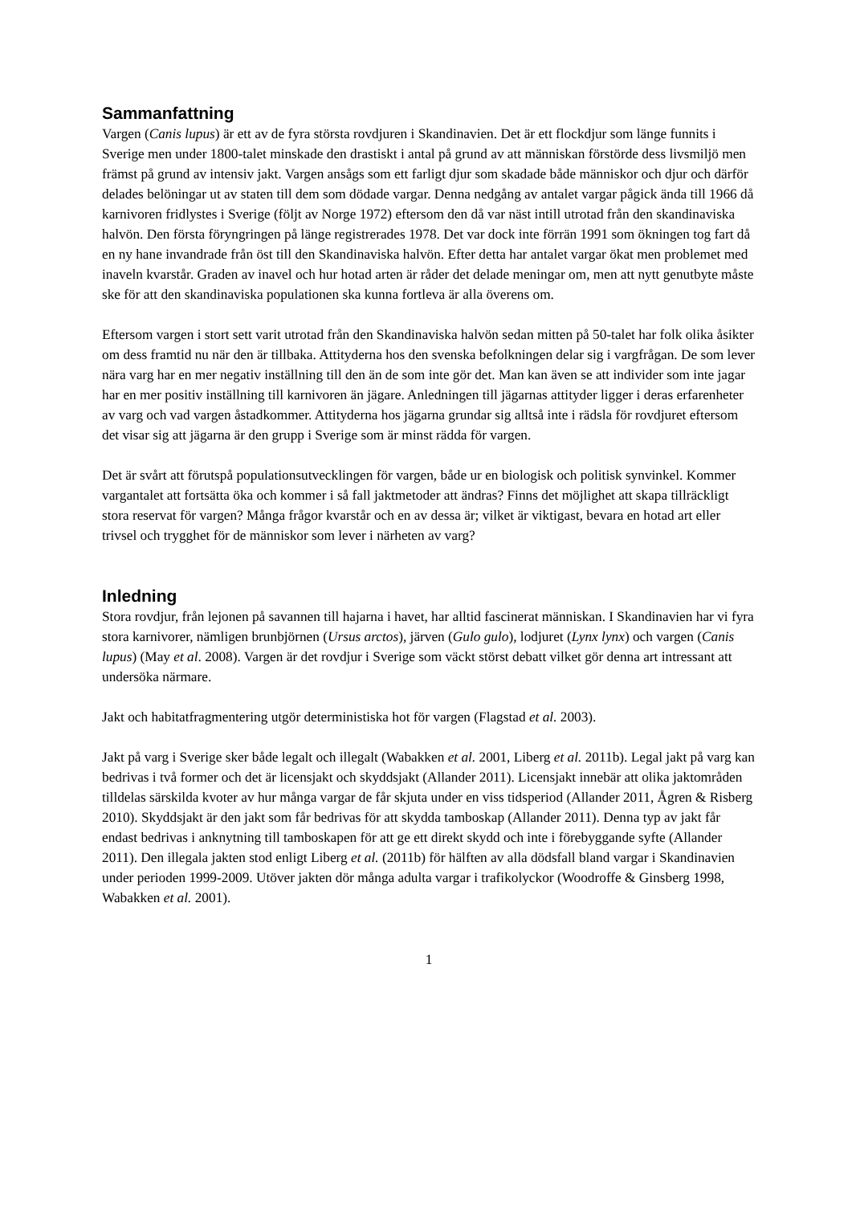Sammanfattning
Vargen (Canis lupus) är ett av de fyra största rovdjuren i Skandinavien. Det är ett flockdjur som länge funnits i Sverige men under 1800-talet minskade den drastiskt i antal på grund av att människan förstörde dess livsmiljö men främst på grund av intensiv jakt. Vargen ansågs som ett farligt djur som skadade både människor och djur och därför delades belöningar ut av staten till dem som dödade vargar. Denna nedgång av antalet vargar pågick ända till 1966 då karnivoren fridlystes i Sverige (följt av Norge 1972) eftersom den då var näst intill utrotad från den skandinaviska halvön. Den första föryngringen på länge registrerades 1978. Det var dock inte förrän 1991 som ökningen tog fart då en ny hane invandrade från öst till den Skandinaviska halvön. Efter detta har antalet vargar ökat men problemet med inaveln kvarstår. Graden av inavel och hur hotad arten är råder det delade meningar om, men att nytt genutbyte måste ske för att den skandinaviska populationen ska kunna fortleva är alla överens om.
Eftersom vargen i stort sett varit utrotad från den Skandinaviska halvön sedan mitten på 50-talet har folk olika åsikter om dess framtid nu när den är tillbaka. Attityderna hos den svenska befolkningen delar sig i vargfrågan. De som lever nära varg har en mer negativ inställning till den än de som inte gör det. Man kan även se att individer som inte jagar har en mer positiv inställning till karnivoren än jägare. Anledningen till jägarnas attityder ligger i deras erfarenheter av varg och vad vargen åstadkommer. Attityderna hos jägarna grundar sig alltså inte i rädsla för rovdjuret eftersom det visar sig att jägarna är den grupp i Sverige som är minst rädda för vargen.
Det är svårt att förutspå populationsutvecklingen för vargen, både ur en biologisk och politisk synvinkel. Kommer vargantalet att fortsätta öka och kommer i så fall jaktmetoder att ändras? Finns det möjlighet att skapa tillräckligt stora reservat för vargen? Många frågor kvarstår och en av dessa är; vilket är viktigast, bevara en hotad art eller trivsel och trygghet för de människor som lever i närheten av varg?
Inledning
Stora rovdjur, från lejonen på savannen till hajarna i havet, har alltid fascinerat människan. I Skandinavien har vi fyra stora karnivorer, nämligen brunbjörnen (Ursus arctos), järven (Gulo gulo), lodjuret (Lynx lynx) och vargen (Canis lupus) (May et al. 2008). Vargen är det rovdjur i Sverige som väckt störst debatt vilket gör denna art intressant att undersöka närmare.
Jakt och habitatfragmentering utgör deterministiska hot för vargen (Flagstad et al. 2003).
Jakt på varg i Sverige sker både legalt och illegalt (Wabakken et al. 2001, Liberg et al. 2011b). Legal jakt på varg kan bedrivas i två former och det är licensjakt och skyddsjakt (Allander 2011). Licensjakt innebär att olika jaktområden tilldelas särskilda kvoter av hur många vargar de får skjuta under en viss tidsperiod (Allander 2011, Ågren & Risberg 2010). Skyddsjakt är den jakt som får bedrivas för att skydda tamboskap (Allander 2011). Denna typ av jakt får endast bedrivas i anknytning till tamboskapen för att ge ett direkt skydd och inte i förebyggande syfte (Allander 2011). Den illegala jakten stod enligt Liberg et al. (2011b) för hälften av alla dödsfall bland vargar i Skandinavien under perioden 1999-2009. Utöver jakten dör många adulta vargar i trafikolyckor (Woodroffe & Ginsberg 1998, Wabakken et al. 2001).
1